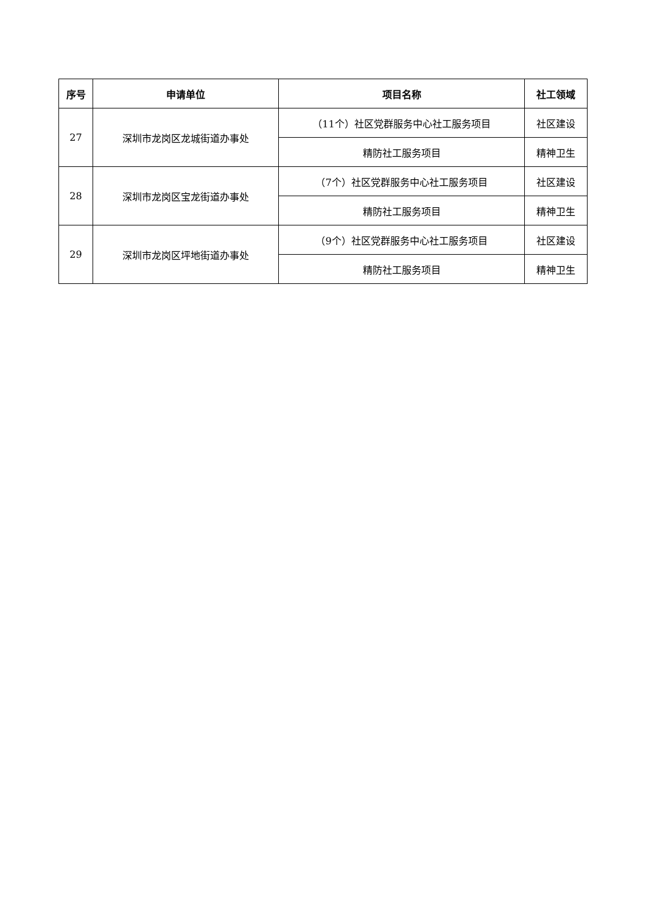| 序号 | 申请单位 | 项目名称 | 社工领域 |
| --- | --- | --- | --- |
| 27 | 深圳市龙岗区龙城街道办事处 | （11个）社区党群服务中心社工服务项目 | 社区建设 |
| | | 精防社工服务项目 | 精神卫生 |
| 28 | 深圳市龙岗区宝龙街道办事处 | （7个）社区党群服务中心社工服务项目 | 社区建设 |
| | | 精防社工服务项目 | 精神卫生 |
| 29 | 深圳市龙岗区坪地街道办事处 | （9个）社区党群服务中心社工服务项目 | 社区建设 |
| | | 精防社工服务项目 | 精神卫生 |